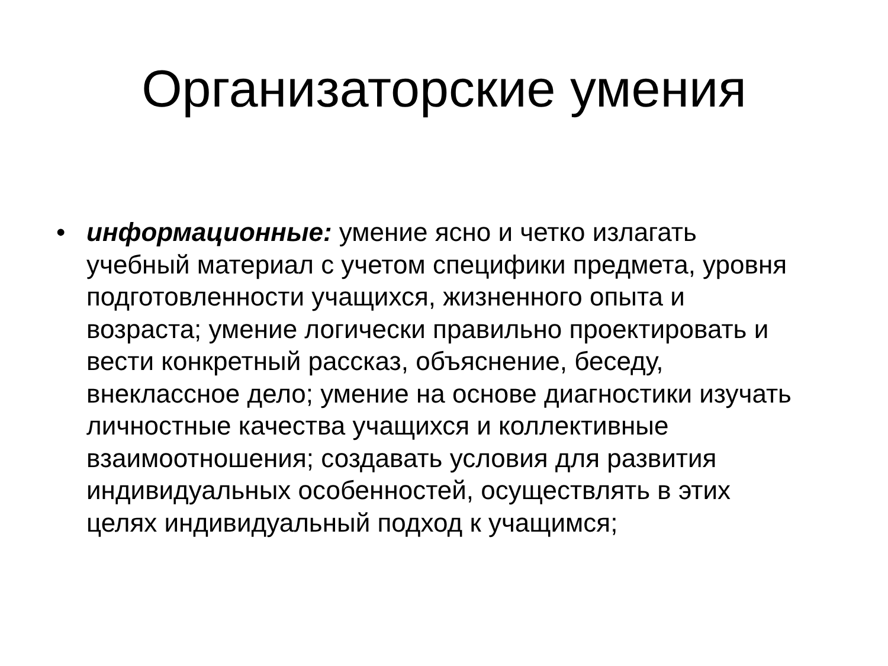Организаторские умения
• информационные: умение ясно и четко излагать учебный материал с учетом специфики предмета, уровня подготовленности учащихся, жизненного опыта и возраста; умение логически правильно проектировать и вести конкретный рассказ, объяснение, беседу, внеклассное дело; умение на основе диагностики изучать личностные качества учащихся и коллективные взаимоотношения; создавать условия для развития индивидуальных особенностей, осуществлять в этих целях индивидуальный подход к учащимся;